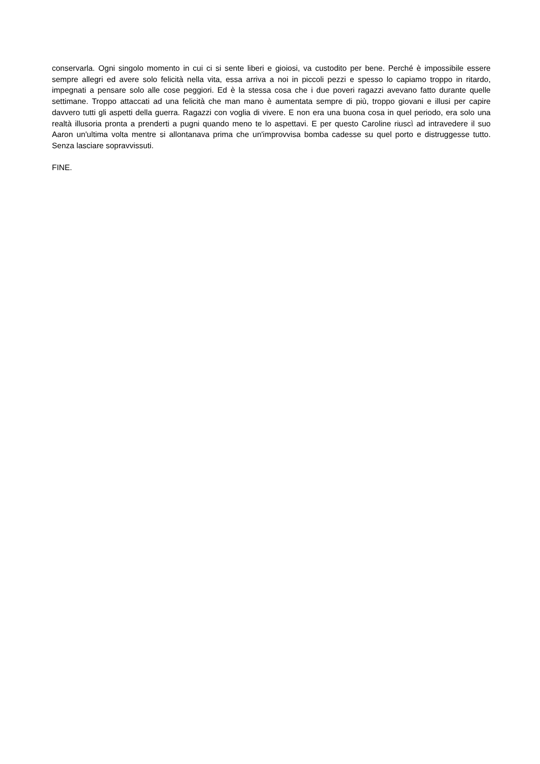conservarla. Ogni singolo momento in cui ci si sente liberi e gioiosi, va custodito per bene. Perché è impossibile essere sempre allegri ed avere solo felicità nella vita, essa arriva a noi in piccoli pezzi e spesso lo capiamo troppo in ritardo, impegnati a pensare solo alle cose peggiori. Ed è la stessa cosa che i due poveri ragazzi avevano fatto durante quelle settimane. Troppo attaccati ad una felicità che man mano è aumentata sempre di più, troppo giovani e illusi per capire davvero tutti gli aspetti della guerra. Ragazzi con voglia di vivere. E non era una buona cosa in quel periodo, era solo una realtà illusoria pronta a prenderti a pugni quando meno te lo aspettavi. E per questo Caroline riuscì ad intravedere il suo Aaron un'ultima volta mentre si allontanava prima che un'improvvisa bomba cadesse su quel porto e distruggesse tutto. Senza lasciare sopravvissuti.
FINE.